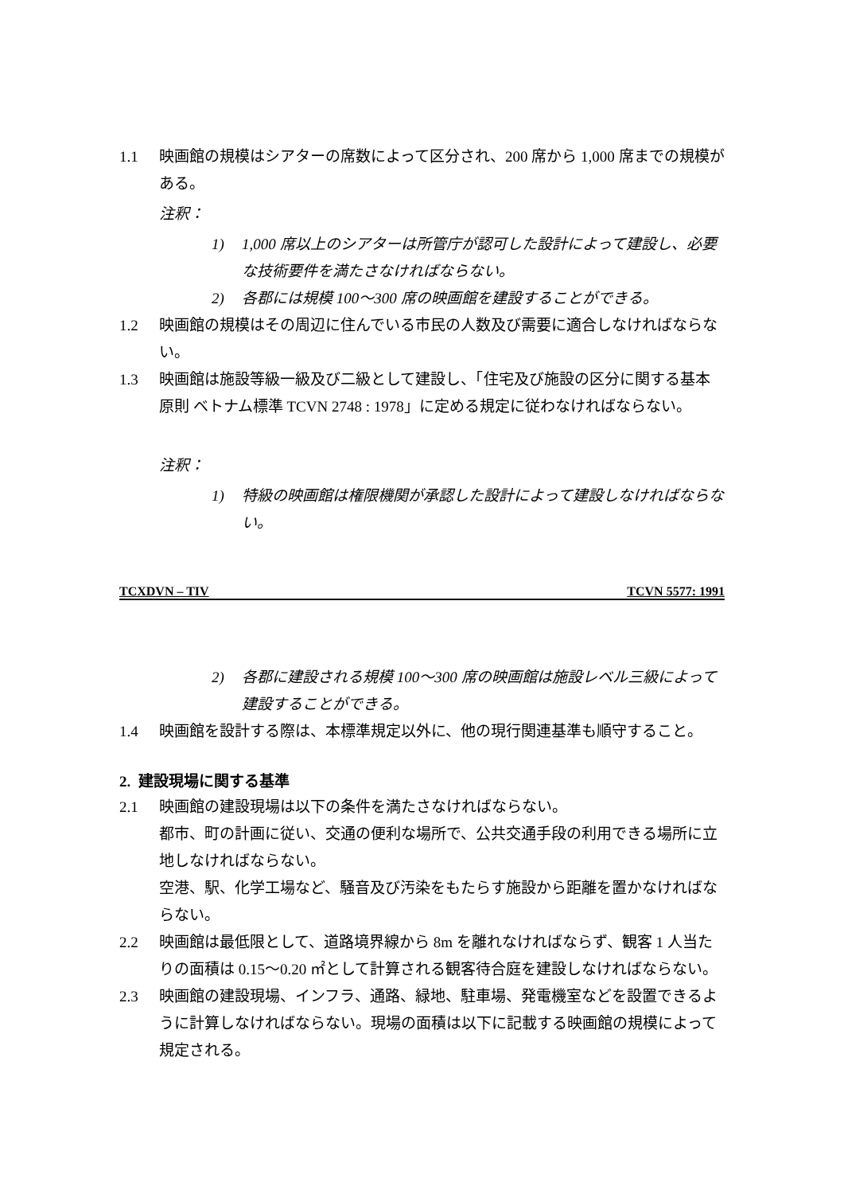1.1 映画館の規模はシアターの席数によって区分され、200 席から 1,000 席までの規模がある。
注釈：
1) 1,000 席以上のシアターは所管庁が認可した設計によって建設し、必要な技術要件を満たさなければならない。
2) 各郡には規模 100～300 席の映画館を建設することができる。
1.2 映画館の規模はその周辺に住んでいる市民の人数及び需要に適合しなければならない。
1.3 映画館は施設等級一級及び二級として建設し、「住宅及び施設の区分に関する基本原則 ベトナム標準 TCVN 2748 : 1978」に定める規定に従わなければならない。
注釈：
1) 特級の映画館は権限機関が承認した設計によって建設しなければならない。
TCXDVN – TIV TCVN 5577: 1991
2) 各郡に建設される規模 100～300 席の映画館は施設レベル三級によって建設することができる。
1.4 映画館を設計する際は、本標準規定以外に、他の現行関連基準も順守すること。
2. 建設現場に関する基準
2.1 映画館の建設現場は以下の条件を満たさなければならない。
都市、町の計画に従い、交通の便利な場所で、公共交通手段の利用できる場所に立地しなければならない。
空港、駅、化学工場など、騒音及び汚染をもたらす施設から距離を置かなければならない。
2.2 映画館は最低限として、道路境界線から 8m を離れなければならず、観客 1 人当たりの面積は 0.15～0.20 ㎡として計算される観客待合庭を建設しなければならない。
2.3 映画館の建設現場、インフラ、通路、緑地、駐車場、発電機室などを設置できるように計算しなければならない。現場の面積は以下に記載する映画館の規模によって規定される。